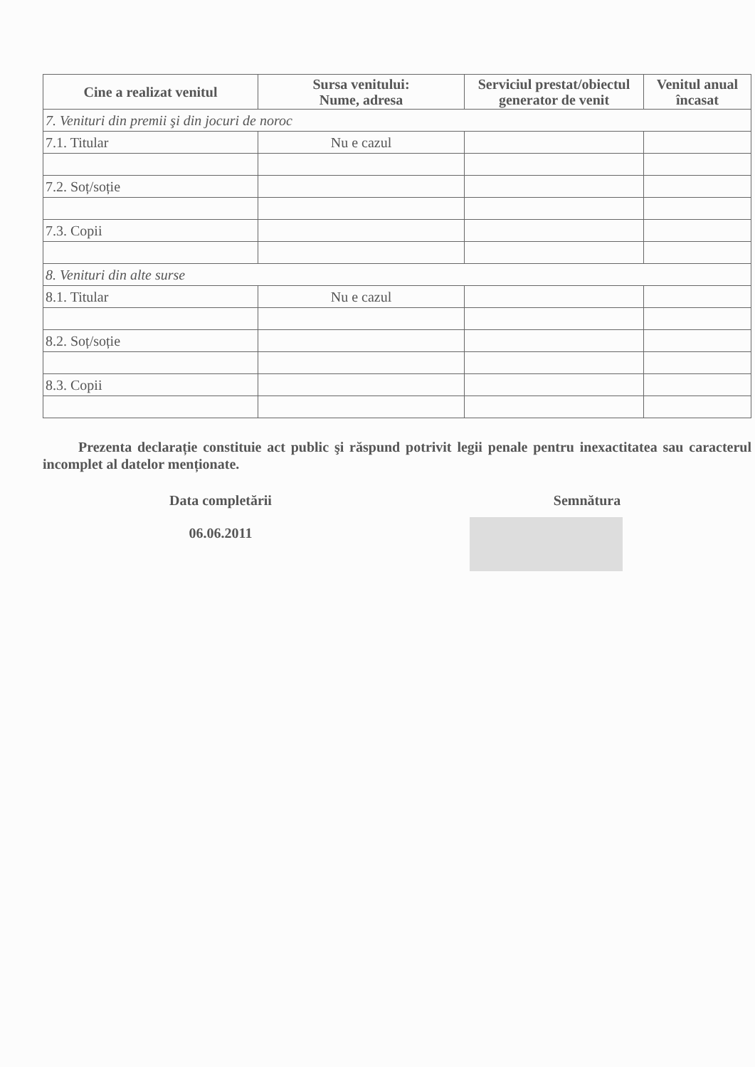| Cine a realizat venitul | Sursa venitului: Nume, adresa | Serviciul prestat/obiectul generator de venit | Venitul anual încasat |
| --- | --- | --- | --- |
| 7. Venituri din premii şi din jocuri de noroc | | | |
| 7.1. Titular | Nu e cazul | | |
| 7.2. Soț/soție | | | |
| 7.3. Copii | | | |
| 8. Venituri din alte surse | | | |
| 8.1. Titular | Nu e cazul | | |
| 8.2. Soț/soție | | | |
| 8.3. Copii | | | |
Prezenta declarație constituie act public şi răspund potrivit legii penale pentru inexactitatea sau caracterul incomplet al datelor menționate.
Data completării
06.06.2011
Semnătura